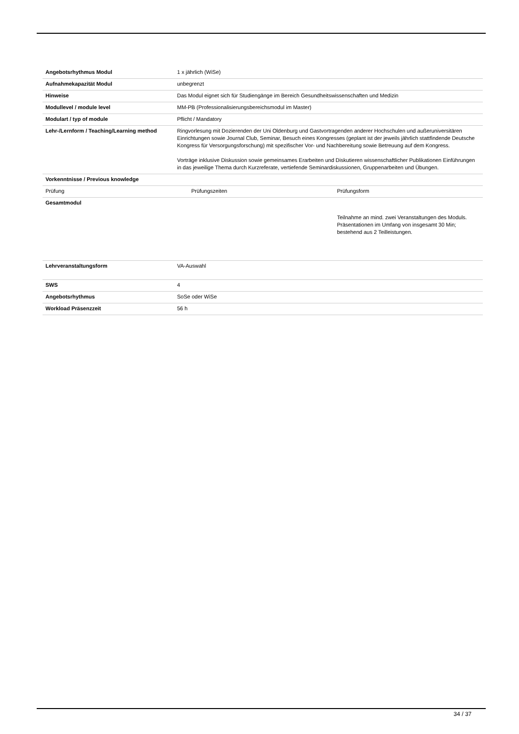| Angebotsrhythmus Modul | 1 x jährlich (WiSe) |
| Aufnahmekapazität Modul | unbegrenzt |
| Hinweise | Das Modul eignet sich für Studiengänge im Bereich Gesundheitswissenschaften und Medizin |
| Modullevel / module level | MM-PB (Professionalisierungsbereichsmodul im Master) |
| Modulart / typ of module | Pflicht / Mandatory |
| Lehr-/Lernform / Teaching/Learning method | Ringvorlesung mit Dozierenden der Uni Oldenburg und Gastvortragenden anderer Hochschulen und außeruniversitären Einrichtungen sowie Journal Club, Seminar, Besuch eines Kongresses (geplant ist der jeweils jährlich stattfindende Deutsche Kongress für Versorgungsforschung) mit spezifischer Vor- und Nachbereitung sowie Betreuung auf dem Kongress. Vorträge inklusive Diskussion sowie gemeinsames Erarbeiten und Diskutieren wissenschaftlicher Publikationen Einführungen in das jeweilige Thema durch Kurzreferate, vertiefende Seminardiskussionen, Gruppenarbeiten und Übungen. |
| Vorkenntnisse / Previous knowledge | |
| Prüfung | Prüfungszeiten | Prüfungsform |
| --- | --- | --- |
| Gesamtmodul | | Teilnahme an mind. zwei Veranstaltungen des Moduls. Präsentationen im Umfang von insgesamt 30 Min; bestehend aus 2 Teilleistungen. |
| Lehrveranstaltungsform | VA-Auswahl |
| SWS | 4 |
| Angebotsrhythmus | SoSe oder WiSe |
| Workload Präsenzzeit | 56 h |
34 / 37